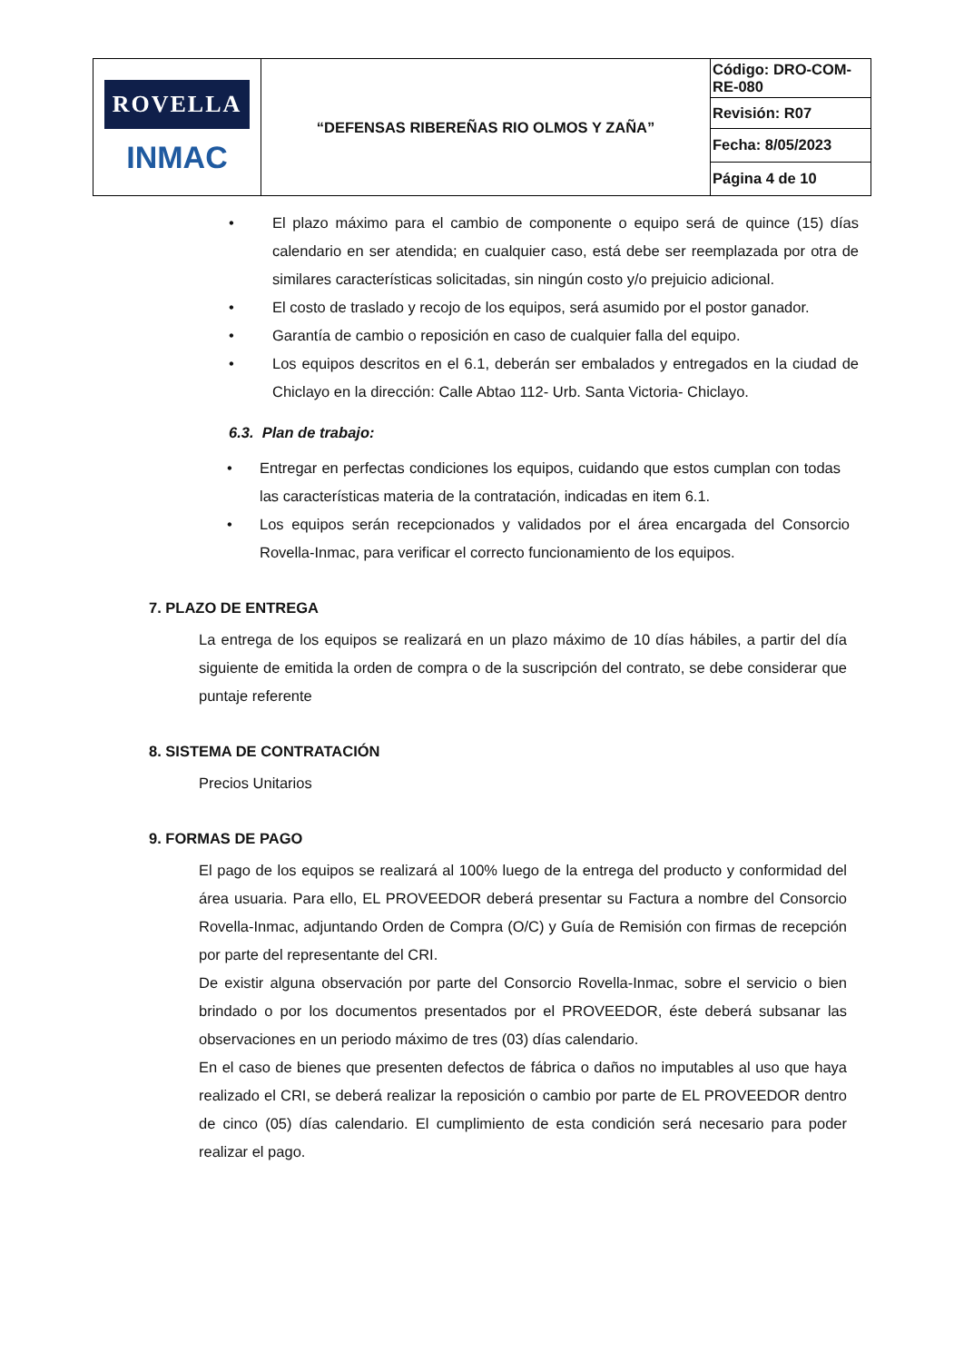| ROVELLA INMAC | “DEFENSAS RIBEREÑAS RIO OLMOS Y ZAÑA” | Código: DRO-COM-RE-080 |
| | | Revisión: R07 |
| | | Fecha: 8/05/2023 |
| | | Página 4 de 10 |
• El plazo máximo para el cambio de componente o equipo será de quince (15) días calendario en ser atendida; en cualquier caso, está debe ser reemplazada por otra de similares características solicitadas, sin ningún costo y/o prejuicio adicional.
• El costo de traslado y recojo de los equipos, será asumido por el postor ganador.
• Garantía de cambio o reposición en caso de cualquier falla del equipo.
• Los equipos descritos en el 6.1, deberán ser embalados y entregados en la ciudad de Chiclayo en la dirección: Calle Abtao 112- Urb. Santa Victoria- Chiclayo.
6.3. Plan de trabajo:
• Entregar en perfectas condiciones los equipos, cuidando que estos cumplan con todas las características materia de la contratación, indicadas en item 6.1.
• Los equipos serán recepcionados y validados por el área encargada del Consorcio Rovella-Inmac, para verificar el correcto funcionamiento de los equipos.
7. PLAZO DE ENTREGA
La entrega de los equipos se realizará en un plazo máximo de 10 días hábiles, a partir del día siguiente de emitida la orden de compra o de la suscripción del contrato, se debe considerar que puntaje referente
8. SISTEMA DE CONTRATACIÓN
Precios Unitarios
9. FORMAS DE PAGO
El pago de los equipos se realizará al 100% luego de la entrega del producto y conformidad del área usuaria. Para ello, EL PROVEEDOR deberá presentar su Factura a nombre del Consorcio Rovella-Inmac, adjuntando Orden de Compra (O/C) y Guía de Remisión con firmas de recepción por parte del representante del CRI.
De existir alguna observación por parte del Consorcio Rovella-Inmac, sobre el servicio o bien brindado o por los documentos presentados por el PROVEEDOR, éste deberá subsanar las observaciones en un periodo máximo de tres (03) días calendario.
En el caso de bienes que presenten defectos de fábrica o daños no imputables al uso que haya realizado el CRI, se deberá realizar la reposición o cambio por parte de EL PROVEEDOR dentro de cinco (05) días calendario. El cumplimiento de esta condición será necesario para poder realizar el pago.